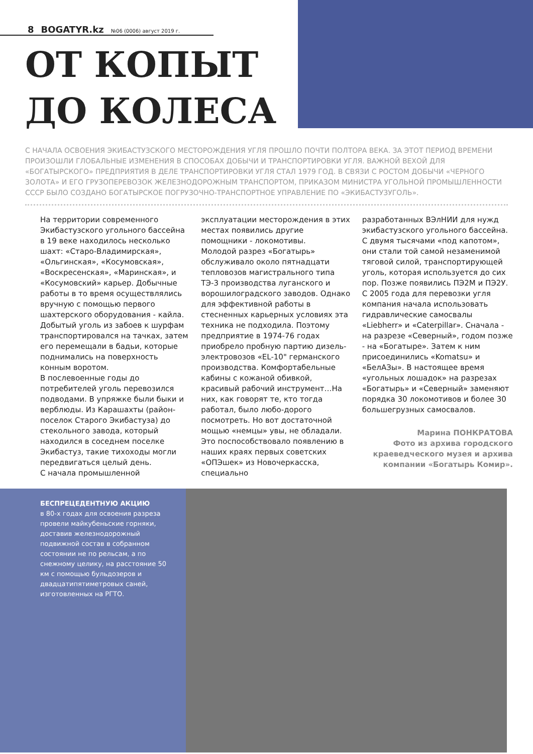8 BOGATYR.kz №06 (0006) август 2019 г.
ОТ КОПЫТ ДО КОЛЕСА
С НАЧАЛА ОСВОЕНИЯ ЭКИБАСТУЗСКОГО МЕСТОРОЖДЕНИЯ УГЛЯ ПРОШЛО ПОЧТИ ПОЛТОРА ВЕКА. ЗА ЭТОТ ПЕРИОД ВРЕМЕНИ ПРОИЗОШЛИ ГЛОБАЛЬНЫЕ ИЗМЕНЕНИЯ В СПОСОБАХ ДОБЫЧИ И ТРАНСПОРТИРОВКИ УГЛЯ. ВАЖНОЙ ВЕХОЙ ДЛЯ «БОГАТЫРСКОГО» ПРЕДПРИЯТИЯ В ДЕЛЕ ТРАНСПОРТИРОВКИ УГЛЯ СТАЛ 1979 ГОД. В СВЯЗИ С РОСТОМ ДОБЫЧИ «ЧЕРНОГО ЗОЛОТА» И ЕГО ГРУЗОПЕРЕВОЗОК ЖЕЛЕЗНОДОРОЖНЫМ ТРАНСПОРТОМ, ПРИКАЗОМ МИНИСТРА УГОЛЬНОЙ ПРОМЫШЛЕННОСТИ СССР БЫЛО СОЗДАНО БОГАТЫРСКОЕ ПОГРУЗОЧНО-ТРАНСПОРТНОЕ УПРАВЛЕНИЕ ПО «ЭКИБАСТУЗУГОЛЬ».
На территории современного Экибастузского угольного бассейна в 19 веке находилось несколько шахт: «Старо-Владимирская», «Ольгинская», «Косумовская», «Воскресенская», «Маринская», и «Косумовский» карьер. Добычные работы в то время осуществлялись вручную с помощью первого шахтерского оборудования - кайла. Добытый уголь из забоев к шурфам транспортировался на тачках, затем его перемещали в бадьи, которые поднимались на поверхность конным воротом.
В послевоенные годы до потребителей уголь перевозился подводами. В упряжке были быки и верблюды. Из Карашахты (район-поселок Старого Экибастуза) до стекольного завода, который находился в соседнем поселке Экибастуз, такие тихоходы могли передвигаться целый день.
С начала промышленной
эксплуатации месторождения в этих местах появились другие помощники - локомотивы.
Молодой разрез «Богатырь» обслуживало около пятнадцати тепловозов магистрального типа ТЭ-3 производства луганского и ворошилоградского заводов. Однако для эффективной работы в стесненных карьерных условиях эта техника не подходила. Поэтому предприятие в 1974-76 годах приобрело пробную партию дизель-электровозов «EL-10" германского производства. Комфортабельные кабины с кожаной обивкой, красивый рабочий инструмент…На них, как говорят те, кто тогда работал, было любо-дорого посмотреть. Но вот достаточной мощью «немцы» увы, не обладали. Это поспособствовало появлению в наших краях первых советских «ОПЭшек» из Новочеркасска, специально
разработанных ВЭлНИИ для нужд экибастузского угольного бассейна. С двумя тысячами «под капотом», они стали той самой незаменимой тяговой силой, транспортирующей уголь, которая используется до сих пор. Позже появились ПЭ2М и ПЭ2У.
С 2005 года для перевозки угля компания начала использовать гидравлические самосвалы «Liebherr» и «Caterpillar». Сначала - на разрезе «Северный», годом позже - на «Богатыре». Затем к ним присоединились «Komatsu» и «БелАЗы». В настоящее время «угольных лошадок» на разрезах «Богатырь» и «Северный» заменяют порядка 30 локомотивов и более 30 большегрузных самосвалов.
Марина ПОНКРАТОВА
Фото из архива городского краеведческого музея и архива компании «Богатырь Комир».
БЕСПРЕЦЕДЕНТНУЮ АКЦИЮ
в 80-х годах для освоения разреза провели майкубеньские горняки, доставив железнодорожный подвижной состав в собранном состоянии не по рельсам, а по снежному целику, на расстояние 50 км с помощью бульдозеров и двадцатипятиметровых саней, изготовленных на РГТО.